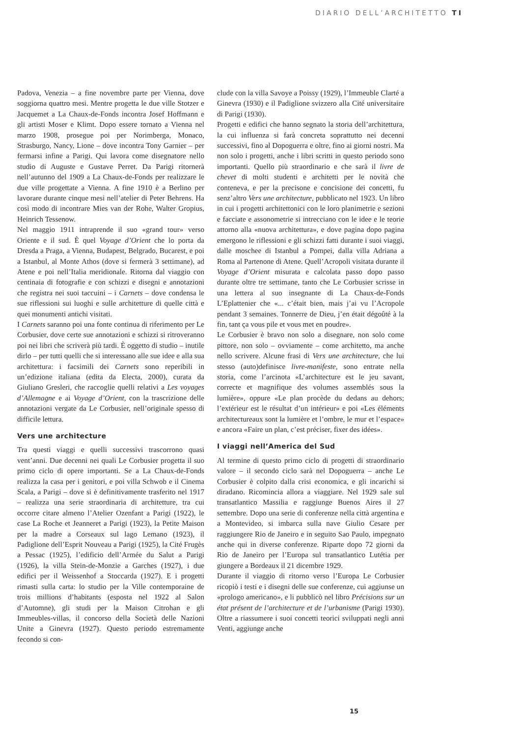DIARIO DELL’ARCHITETTO TI
Padova, Venezia – a fine novembre parte per Vienna, dove soggiorna quattro mesi. Mentre progetta le due ville Stotzer e Jacquemet a La Chaux-de-Fonds incontra Josef Hoffmann e gli artisti Moser e Klimt. Dopo essere tornato a Vienna nel marzo 1908, prosegue poi per Norimberga, Monaco, Strasburgo, Nancy, Lione – dove incontra Tony Garnier – per fermarsi infine a Parigi. Qui lavora come disegnatore nello studio di Auguste e Gustave Perret. Da Parigi ritornerà nell’autunno del 1909 a La Chaux-de-Fonds per realizzare le due ville progettate a Vienna. A fine 1910 è a Berlino per lavorare durante cinque mesi nell’atelier di Peter Behrens. Ha così modo di incontrare Mies van der Rohe, Walter Gropius, Heinrich Tessenow.
Nel maggio 1911 intraprende il suo «grand tour» verso Oriente e il sud. È quel Voyage d’Orient che lo porta da Dresda a Praga, a Vienna, Budapest, Belgrado, Bucarest, e poi a Istanbul, al Monte Athos (dove si fermerà 3 settimane), ad Atene e poi nell’Italia meridionale. Ritorna dal viaggio con centinaia di fotografie e con schizzi e disegni e annotazioni che registra nei suoi taccuini – i Carnets – dove condensa le sue riflessioni sui luoghi e sulle architetture di quelle città e quei monumenti antichi visitati.
I Carnets saranno poi una fonte continua di riferimento per Le Corbusier, dove certe sue annotazioni e schizzi si ritroveranno poi nei libri che scriverà più tardi. È oggetto di studio – inutile dirlo – per tutti quelli che si interessano alle sue idee e alla sua architettura: i facsimili dei Carnets sono reperibili in un’edizione italiana (edita da Electa, 2000), curata da Giuliano Gresleri, che raccoglie quelli relativi a Les voyages d’Allemagne e ai Voyage d’Orient, con la trascrizione delle annotazioni vergate da Le Corbusier, nell’originale spesso di difficile lettura.
Vers une architecture
Tra questi viaggi e quelli successivi trascorrono quasi vent’anni. Due decenni nei quali Le Corbusier progetta il suo primo ciclo di opere importanti. Se a La Chaux-de-Fonds realizza la casa per i genitori, e poi villa Schwob e il Cinema Scala, a Parigi – dove si è definitivamente trasferito nel 1917 – realizza una serie straordinaria di architetture, tra cui occorre citare almeno l’Atelier Ozenfant a Parigi (1922), le case La Roche et Jeanneret a Parigi (1923), la Petite Maison per la madre a Corseaux sul lago Lemano (1923), il Padiglione dell’Esprit Nouveau a Parigi (1925), la Cité Frugès a Pessac (1925), l’edificio dell’Armée du Salut a Parigi (1926), la villa Stein-de-Monzie a Garches (1927), i due edifici per il Weissenhof a Stoccarda (1927). E i progetti rimasti sulla carta: lo studio per la Ville contemporaine de trois millions d’habitants (esposta nel 1922 al Salon d’Automne), gli studi per la Maison Citrohan e gli Immeubles-villas, il concorso della Società delle Nazioni Unite a Ginevra (1927). Questo periodo estremamente fecondo si con-
clude con la villa Savoye a Poissy (1929), l’Immeuble Clarté a Ginevra (1930) e il Padiglione svizzero alla Cité universitaire di Parigi (1930).
Progetti e edifici che hanno segnato la storia dell’architettura, la cui influenza si farà concreta soprattutto nei decenni successivi, fino al Dopoguerra e oltre, fino ai giorni nostri. Ma non solo i progetti, anche i libri scritti in questo periodo sono importanti. Quello più straordinario e che sarà il livre de chevet di molti studenti e architetti per le novità che conteneva, e per la precisone e concisione dei concetti, fu senz’altro Vers une architecture, pubblicato nel 1923. Un libro in cui i progetti architettonici con le loro planimetrie e sezioni e facciate e assonometrie si intrecciano con le idee e le teorie attorno alla «nuova architettura», e dove pagina dopo pagina emergono le riflessioni e gli schizzi fatti durante i suoi viaggi, dalle moschee di Istanbul a Pompei, dalla villa Adriana a Roma al Partenone di Atene. Quell’Acropoli visitata durante il Voyage d’Orient misurata e calcolata passo dopo passo durante oltre tre settimane, tanto che Le Corbusier scrisse in una lettera al suo insegnante di La Chaux-de-Fonds L’Eplattenier che «... c’était bien, mais j’ai vu l’Acropole pendant 3 semaines. Tonnerre de Dieu, j’en était dégoûté à la fin, tant ça vous pile et vous met en poudre».
Le Corbusier è bravo non solo a disegnare, non solo come pittore, non solo – ovviamente – come architetto, ma anche nello scrivere. Alcune frasi di Vers une architecture, che lui stesso (auto)definisce livre-manifeste, sono entrate nella storia, come l’arcinota «L’architecture est le jeu savant, correcte et magnifique des volumes assemblés sous la lumière», oppure «Le plan procède du dedans au dehors; l’extérieur est le résultat d’un intérieur» e poi «Les éléments architectureaux sont la lumière et l’ombre, le mur et l’espace» e ancora «Faire un plan, c’est préciser, fixer des idées».
I viaggi nell’America del Sud
Al termine di questo primo ciclo di progetti di straordinario valore – il secondo ciclo sarà nel Dopoguerra – anche Le Corbusier è colpito dalla crisi economica, e gli incarichi si diradano. Ricomincia allora a viaggiare. Nel 1929 sale sul transatlantico Massilia e raggiunge Buenos Aires il 27 settembre. Dopo una serie di conferenze nella città argentina e a Montevideo, si imbarca sulla nave Giulio Cesare per raggiungere Rio de Janeiro e in seguito Sao Paulo, impegnato anche qui in diverse conferenze. Riparte dopo 72 giorni da Rio de Janeiro per l’Europa sul transatlantico Lutétia per giungere a Bordeaux il 21 dicembre 1929.
Durante il viaggio di ritorno verso l’Europa Le Corbusier ricopiò i testi e i disegni delle sue conferenze, cui aggiunse un «prologo americano», e li pubblicò nel libro Précisions sur un état présent de l’architecture et de l’urbanisme (Parigi 1930). Oltre a riassumere i suoi concetti teorici sviluppati negli anni Venti, aggiunge anche
15